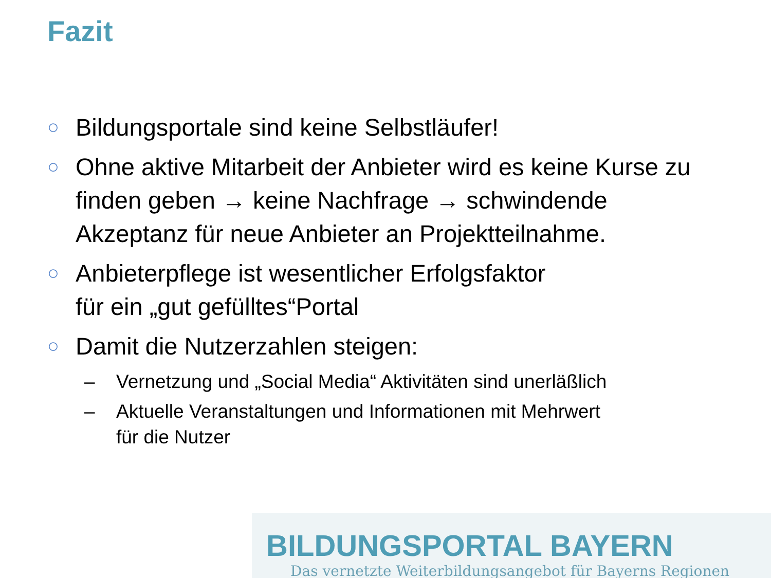Fazit
○ Bildungsportale sind keine Selbstläufer!
○ Ohne aktive Mitarbeit der Anbieter wird es keine Kurse zu finden geben → keine Nachfrage → schwindende Akzeptanz für neue Anbieter an Projektteilnahme.
○ Anbieterpflege ist wesentlicher Erfolgsfaktor
für ein „gut gefülltes“Portal
○ Damit die Nutzerzahlen steigen:
– Vernetzung und „Social Media“ Aktivitäten sind unerläßlich
– Aktuelle Veranstaltungen und Informationen mit Mehrwert
für die Nutzer
BILDUNGSPORTAL BAYERN
Das vernetzte Weiterbildungsangebot für Bayerns Regionen